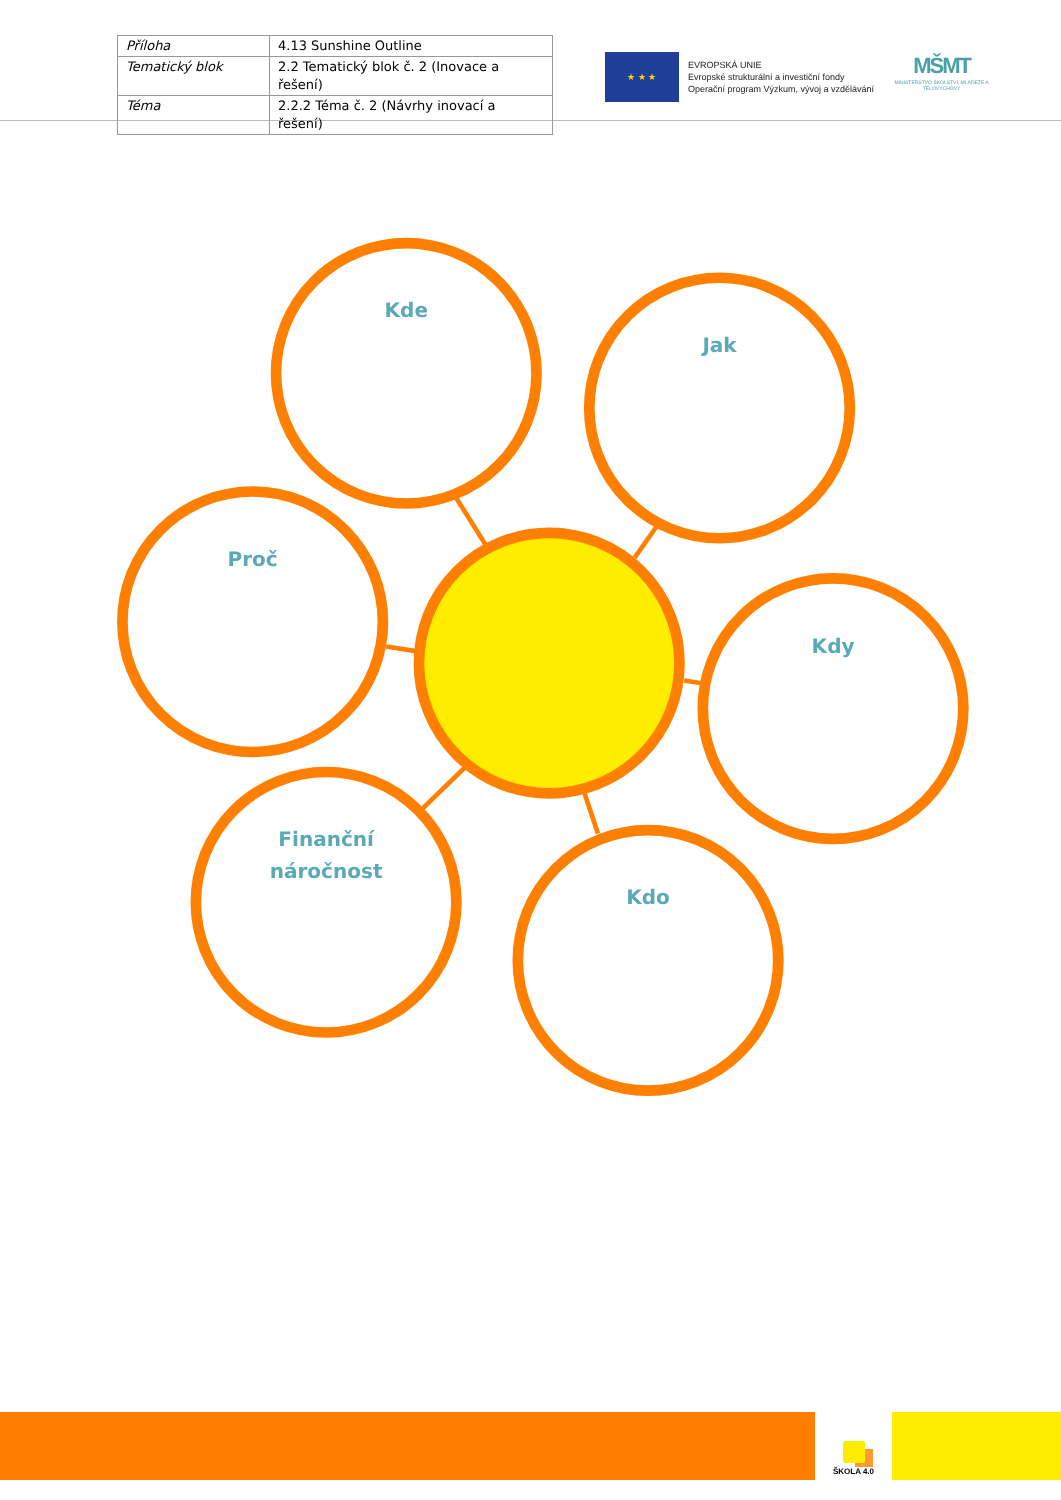| Příloha | 4.13 Sunshine Outline |
| Tematický blok | 2.2 Tematický blok č. 2 (Inovace a řešení) |
| Téma | 2.2.2 Téma č. 2 (Návrhy inovací a řešení) |
★ ★ ★
EVROPSKÁ UNIE
Evropské strukturální a investiční fondy
Operační program Výzkum, vývoj a vzdělávání
MŠMT
MINISTERSTVO ŠKOLSTVÍ, MLÁDEŽE A TĚLOVÝCHOVY
Kde
Jak
Proč
Kdy
Finanční
náročnost
Kdo
ŠKOLA 4.0